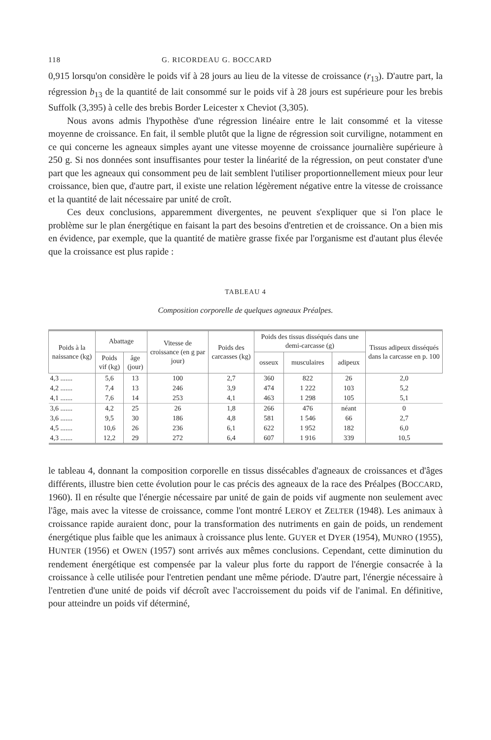118 G. RICORDEAU G. BOCCARD
0,915 lorsqu'on considère le poids vif à 28 jours au lieu de la vitesse de croissance (r<sub>13</sub>). D'autre part, la régression b<sub>13</sub> de la quantité de lait consommé sur le poids vif à 28 jours est supérieure pour les brebis Suffolk (3,395) à celle des brebis Border Leicester x Cheviot (3,305).
Nous avons admis l'hypothèse d'une régression linéaire entre le lait consommé et la vitesse moyenne de croissance. En fait, il semble plutôt que la ligne de régression soit curviligne, notamment en ce qui concerne les agneaux simples ayant une vitesse moyenne de croissance journalière supérieure à 250 g. Si nos données sont insuffisantes pour tester la linéarité de la régression, on peut constater d'une part que les agneaux qui consomment peu de lait semblent l'utiliser proportionnellement mieux pour leur croissance, bien que, d'autre part, il existe une relation légèrement négative entre la vitesse de croissance et la quantité de lait nécessaire par unité de croît.
Ces deux conclusions, apparemment divergentes, ne peuvent s'expliquer que si l'on place le problème sur le plan énergétique en faisant la part des besoins d'entretien et de croissance. On a bien mis en évidence, par exemple, que la quantité de matière grasse fixée par l'organisme est d'autant plus élevée que la croissance est plus rapide :
TABLEAU 4
Composition corporelle de quelques agneaux Préalpes.
| Poids à la naissance (kg) | Abattage | | Vitesse de croissance (en g par jour) | Poids des carcasses (kg) | Poids des tissus disséqués dans une demi-carcasse (g) | | | Tissus adipeux disséqués dans la carcasse en p. 100 |
| --- | --- | --- | --- | --- | --- | --- | --- | --- |
| | Poids vif (kg) | âge (jour) | | | osseux | musculaires | adipeux | |
| 4,3 ....... | 5,6 | 13 | 100 | 2,7 | 360 | 822 | 26 | 2,0 |
| 4,2 ....... | 7,4 | 13 | 246 | 3,9 | 474 | 1 222 | 103 | 5,2 |
| 4,1 ....... | 7,6 | 14 | 253 | 4,1 | 463 | 1 298 | 105 | 5,1 |
| 3,6 ....... | 4,2 | 25 | 26 | 1,8 | 266 | 476 | néant | 0 |
| 3,6 ....... | 9,5 | 30 | 186 | 4,8 | 581 | 1 546 | 66 | 2,7 |
| 4,5 ....... | 10,6 | 26 | 236 | 6,1 | 622 | 1 952 | 182 | 6,0 |
| 4,3 ....... | 12,2 | 29 | 272 | 6,4 | 607 | 1 916 | 339 | 10,5 |
le tableau 4, donnant la composition corporelle en tissus dissécables d'agneaux de croissances et d'âges différents, illustre bien cette évolution pour le cas précis des agneaux de la race des Préalpes (BOCCARD, 1960). Il en résulte que l'énergie nécessaire par unité de gain de poids vif augmente non seulement avec l'âge, mais avec la vitesse de croissance, comme l'ont montré LEROY et ZELTER (1948). Les animaux à croissance rapide auraient donc, pour la transformation des nutriments en gain de poids, un rendement énergétique plus faible que les animaux à croissance plus lente. GUYER et DYER (1954), MUNRO (1955), HUNTER (1956) et OWEN (1957) sont arrivés aux mêmes conclusions. Cependant, cette diminution du rendement énergétique est compensée par la valeur plus forte du rapport de l'énergie consacrée à la croissance à celle utilisée pour l'entretien pendant une même période. D'autre part, l'énergie nécessaire à l'entretien d'une unité de poids vif décroît avec l'accroissement du poids vif de l'animal. En définitive, pour atteindre un poids vif déterminé,